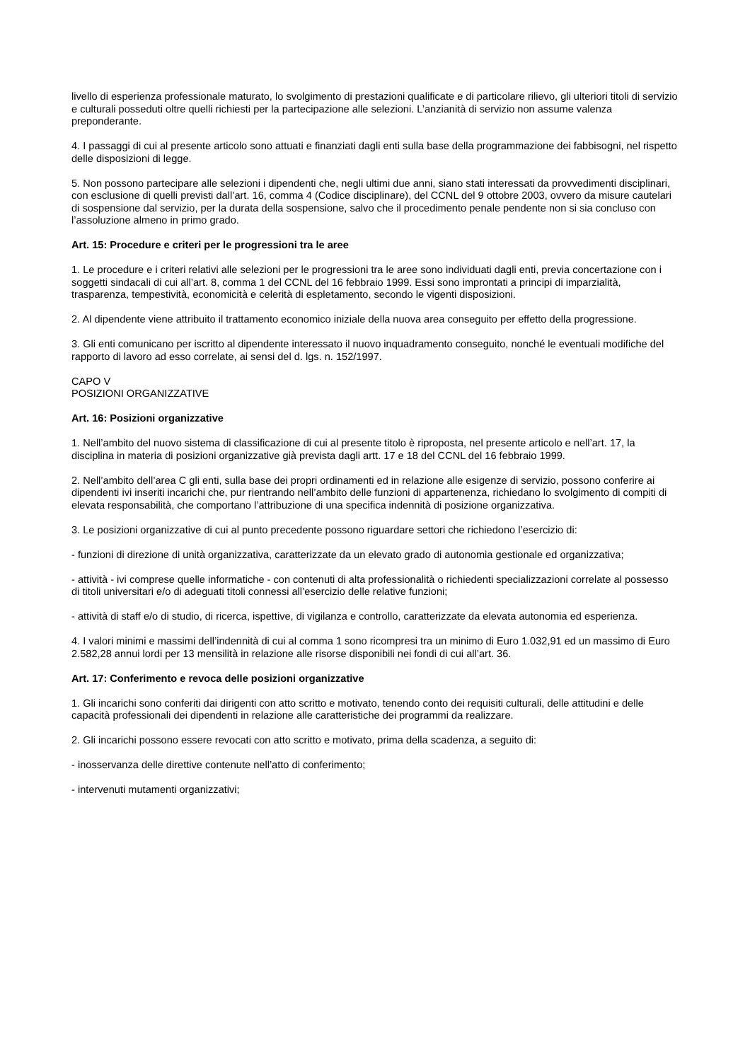livello di esperienza professionale maturato, lo svolgimento di prestazioni qualificate e di particolare rilievo, gli ulteriori titoli di servizio e culturali posseduti oltre quelli richiesti per la partecipazione alle selezioni. L’anzianità di servizio non assume valenza preponderante.
4. I passaggi di cui al presente articolo sono attuati e finanziati dagli enti sulla base della programmazione dei fabbisogni, nel rispetto delle disposizioni di legge.
5. Non possono partecipare alle selezioni i dipendenti che, negli ultimi due anni, siano stati interessati da provvedimenti disciplinari, con esclusione di quelli previsti dall’art. 16, comma 4 (Codice disciplinare), del CCNL del 9 ottobre 2003, ovvero da misure cautelari di sospensione dal servizio, per la durata della sospensione, salvo che il procedimento penale pendente non si sia concluso con l’assoluzione almeno in primo grado.
Art. 15: Procedure e criteri per le progressioni tra le aree
1. Le procedure e i criteri relativi alle selezioni per le progressioni tra le aree sono individuati dagli enti, previa concertazione con i soggetti sindacali di cui all’art. 8, comma 1 del CCNL del 16 febbraio 1999. Essi sono improntati a principi di imparzialità, trasparenza, tempestività, economicità e celerità di espletamento, secondo le vigenti disposizioni.
2. Al dipendente viene attribuito il trattamento economico iniziale della nuova area conseguito per effetto della progressione.
3. Gli enti comunicano per iscritto al dipendente interessato il nuovo inquadramento conseguito, nonché le eventuali modifiche del rapporto di lavoro ad esso correlate, ai sensi del d. lgs. n. 152/1997.
CAPO V
POSIZIONI ORGANIZZATIVE
Art. 16: Posizioni organizzative
1. Nell’ambito del nuovo sistema di classificazione di cui al presente titolo è riproposta, nel presente articolo e nell’art. 17, la disciplina in materia di posizioni organizzative già prevista dagli artt. 17 e 18 del CCNL del 16 febbraio 1999.
2. Nell’ambito dell’area C gli enti, sulla base dei propri ordinamenti ed in relazione alle esigenze di servizio, possono conferire ai dipendenti ivi inseriti incarichi che, pur rientrando nell’ambito delle funzioni di appartenenza, richiedano lo svolgimento di compiti di elevata responsabilità, che comportano l’attribuzione di una specifica indennità di posizione organizzativa.
3. Le posizioni organizzative di cui al punto precedente possono riguardare settori che richiedono l’esercizio di:
- funzioni di direzione di unità organizzativa, caratterizzate da un elevato grado di autonomia gestionale ed organizzativa;
- attività - ivi comprese quelle informatiche - con contenuti di alta professionalità o richiedenti specializzazioni correlate al possesso di titoli universitari e/o di adeguati titoli connessi all’esercizio delle relative funzioni;
- attività di staff e/o di studio, di ricerca, ispettive, di vigilanza e controllo, caratterizzate da elevata autonomia ed esperienza.
4. I valori minimi e massimi dell’indennità di cui al comma 1 sono ricompresi tra un minimo di Euro 1.032,91 ed un massimo di Euro 2.582,28 annui lordi per 13 mensilità in relazione alle risorse disponibili nei fondi di cui all’art. 36.
Art. 17: Conferimento e revoca delle posizioni organizzative
1. Gli incarichi sono conferiti dai dirigenti con atto scritto e motivato, tenendo conto dei requisiti culturali, delle attitudini e delle capacità professionali dei dipendenti in relazione alle caratteristiche dei programmi da realizzare.
2. Gli incarichi possono essere revocati con atto scritto e motivato, prima della scadenza, a seguito di:
- inosservanza delle direttive contenute nell’atto di conferimento;
- intervenuti mutamenti organizzativi;